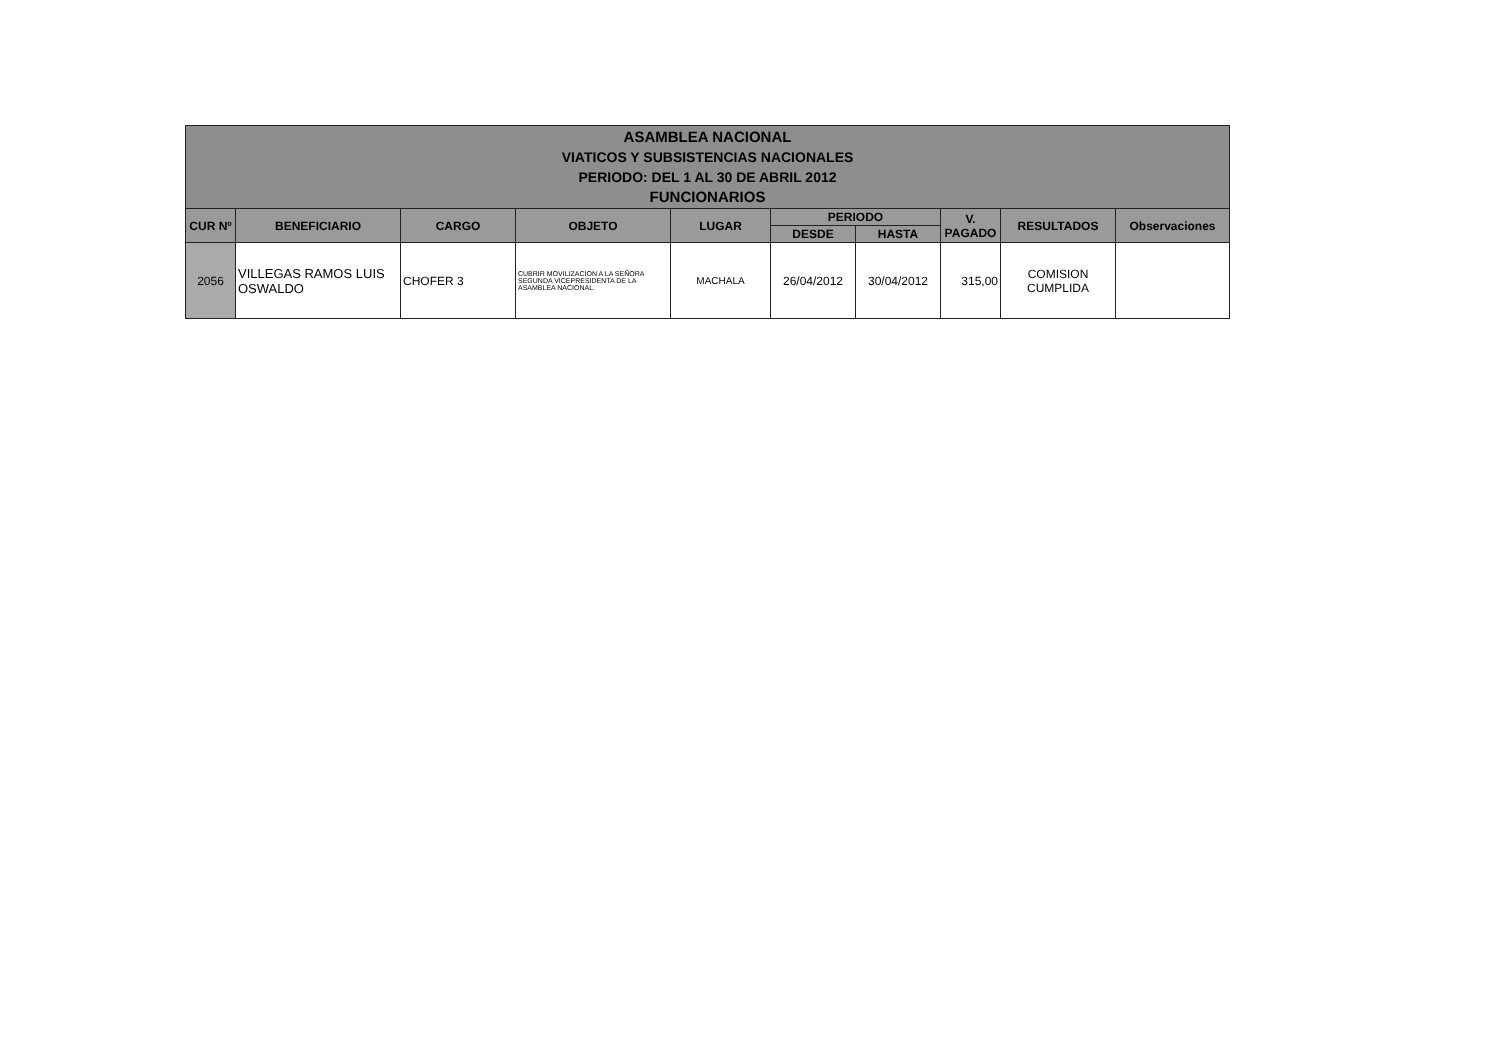| ASAMBLEA NACIONAL VIATICOS Y SUBSISTENCIAS NACIONALES PERIODO: DEL 1 AL 30 DE ABRIL 2012 FUNCIONARIOS | | | | | | | | | |
| --- | --- | --- | --- | --- | --- | --- | --- | --- | --- |
| CUR Nº | BENEFICIARIO | CARGO | OBJETO | LUGAR | PERIODO | | V. PAGADO | RESULTADOS | Observaciones |
| | | | | | DESDE | HASTA | | | |
| 2056 | VILLEGAS RAMOS LUIS OSWALDO | CHOFER 3 | CUBRIR MOVILIZACION A LA SEÑORA SEGUNDA VICEPRESIDENTA DE LA ASAMBLEA NACIONAL. | MACHALA | 26/04/2012 | 30/04/2012 | 315,00 | COMISION CUMPLIDA | |